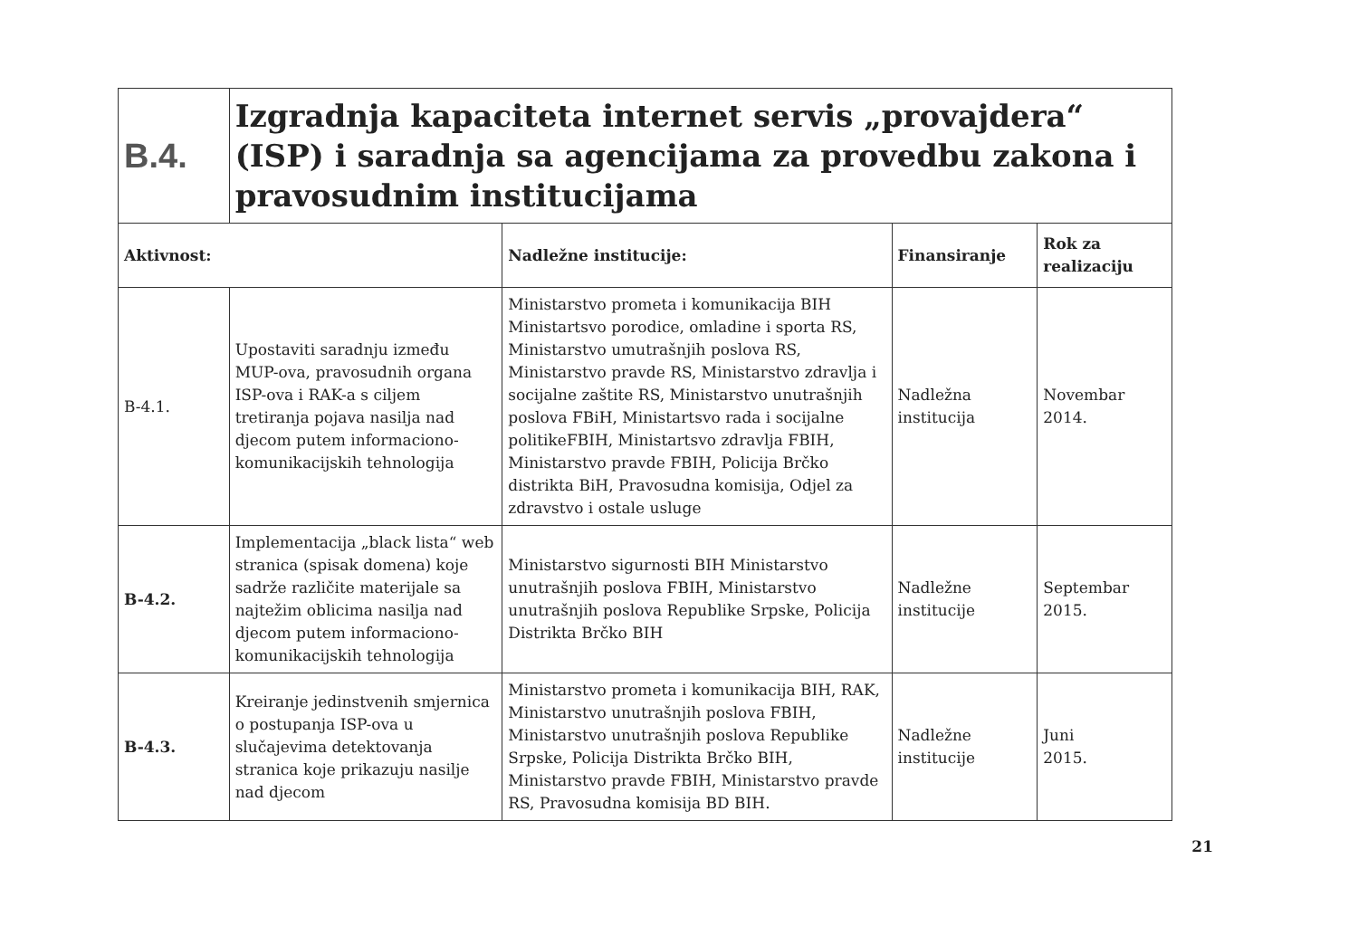| B.4. | Izgradnja kapaciteta internet servis „provajdera“ (ISP) i saradnja sa agencijama za provedbu zakona i pravosudnim institucijama | | | |
| Aktivnost: | | Nadležne institucije: | Finansiranje | Rok za realizaciju |
| B-4.1. | Upostaviti saradnju između MUP-ova, pravosudnih organa ISP-ova i RAK-a s ciljem tretiranja pojava nasilja nad djecom putem informaciono-komunikacijskih tehnologija | Ministarstvo prometa i komunikacija BIH Ministartsvo porodice, omladine i sporta RS, Ministarstvo umutrašnjih poslova RS, Ministarstvo pravde RS, Ministarstvo zdravlja i socijalne zaštite RS, Ministarstvo unutrašnjih poslova FBiH, Ministartsvo rada i socijalne politikeFBIH, Ministartsvo zdravlja FBIH, Ministarstvo pravde FBIH, Policija Brčko distrikta BiH, Pravosudna komisija, Odjel za zdravstvo i ostale usluge | Nadležna institucija | Novembar 2014. |
| B-4.2. | Implementacija „black lista“ web stranica (spisak domena) koje sadrže različite materijale sa najtežim oblicima nasilja nad djecom putem informaciono-komunikacijskih tehnologija | Ministarstvo sigurnosti BIH Ministarstvo unutrašnjih poslova FBIH, Ministarstvo unutrašnjih poslova Republike Srpske, Policija Distrikta Brčko BIH | Nadležne institucije | Septembar 2015. |
| B-4.3. | Kreiranje jedinstvenih smjernica o postupanja ISP-ova u slučajevima detektovanja stranica koje prikazuju nasilje nad djecom | Ministarstvo prometa i komunikacija BIH, RAK, Ministarstvo unutrašnjih poslova FBIH, Ministarstvo unutrašnjih poslova Republike Srpske, Policija Distrikta Brčko BIH, Ministarstvo pravde FBIH, Ministarstvo pravde RS, Pravosudna komisija BD BIH. | Nadležne institucije | Juni 2015. |
21